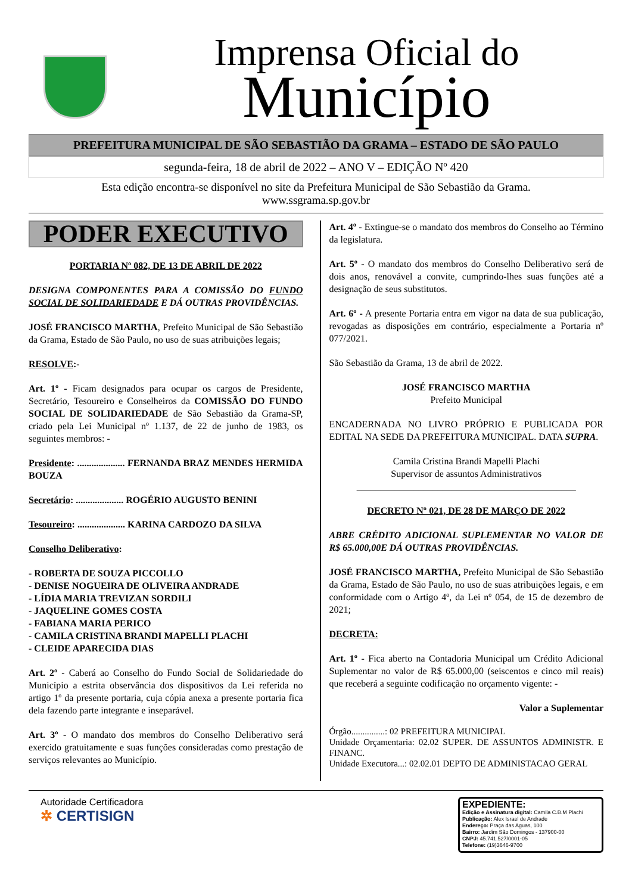Imprensa Oficial do
Município
PREFEITURA MUNICIPAL DE SÃO SEBASTIÃO DA GRAMA – ESTADO DE SÃO PAULO
segunda-feira, 18 de abril de 2022 – ANO V – EDIÇÃO Nº 420
Esta edição encontra-se disponível no site da Prefeitura Municipal de São Sebastião da Grama.
www.ssgrama.sp.gov.br
PODER EXECUTIVO
PORTARIA Nº 082, DE 13 DE ABRIL DE 2022
DESIGNA COMPONENTES PARA A COMISSÃO DO FUNDO SOCIAL DE SOLIDARIEDADE E DÁ OUTRAS PROVIDÊNCIAS.
JOSÉ FRANCISCO MARTHA, Prefeito Municipal de São Sebastião da Grama, Estado de São Paulo, no uso de suas atribuições legais;
RESOLVE:-
Art. 1º - Ficam designados para ocupar os cargos de Presidente, Secretário, Tesoureiro e Conselheiros da COMISSÃO DO FUNDO SOCIAL DE SOLIDARIEDADE de São Sebastião da Grama-SP, criado pela Lei Municipal nº 1.137, de 22 de junho de 1983, os seguintes membros: -
Presidente: .................... FERNANDA BRAZ MENDES HERMIDA BOUZA
Secretário: .................... ROGÉRIO AUGUSTO BENINI
Tesoureiro: .................... KARINA CARDOZO DA SILVA
Conselho Deliberativo:
- ROBERTA DE SOUZA PICCOLLO
- DENISE NOGUEIRA DE OLIVEIRA ANDRADE
- LÍDIA MARIA TREVIZAN SORDILI
- JAQUELINE GOMES COSTA
- FABIANA MARIA PERICO
- CAMILA CRISTINA BRANDI MAPELLI PLACHI
- CLEIDE APARECIDA DIAS
Art. 2º - Caberá ao Conselho do Fundo Social de Solidariedade do Município a estrita observância dos dispositivos da Lei referida no artigo 1º da presente portaria, cuja cópia anexa a presente portaria fica dela fazendo parte integrante e inseparável.
Art. 3º - O mandato dos membros do Conselho Deliberativo será exercido gratuitamente e suas funções consideradas como prestação de serviços relevantes ao Município.
Art. 4º - Extingue-se o mandato dos membros do Conselho ao Término da legislatura.
Art. 5º - O mandato dos membros do Conselho Deliberativo será de dois anos, renovável a convite, cumprindo-lhes suas funções até a designação de seus substitutos.
Art. 6º - A presente Portaria entra em vigor na data de sua publicação, revogadas as disposições em contrário, especialmente a Portaria nº 077/2021.
São Sebastião da Grama, 13 de abril de 2022.
JOSÉ FRANCISCO MARTHA
Prefeito Municipal
ENCADERNADA NO LIVRO PRÓPRIO E PUBLICADA POR EDITAL NA SEDE DA PREFEITURA MUNICIPAL. DATA SUPRA.
Camila Cristina Brandi Mapelli Plachi
Supervisor de assuntos Administrativos
______________________________________________
DECRETO Nº 021, DE 28 DE MARÇO DE 2022
ABRE CRÉDITO ADICIONAL SUPLEMENTAR NO VALOR DE R$ 65.000,00E DÁ OUTRAS PROVIDÊNCIAS.
JOSÉ FRANCISCO MARTHA, Prefeito Municipal de São Sebastião da Grama, Estado de São Paulo, no uso de suas atribuições legais, e em conformidade com o Artigo 4º, da Lei nº 054, de 15 de dezembro de 2021;
DECRETA:
Art. 1º - Fica aberto na Contadoria Municipal um Crédito Adicional Suplementar no valor de R$ 65.000,00 (seiscentos e cinco mil reais) que receberá a seguinte codificação no orçamento vigente: -
Valor a Suplementar
Órgão...............: 02 PREFEITURA MUNICIPAL
Unidade Orçamentaria: 02.02 SUPER. DE ASSUNTOS ADMINISTR. E FINANC.
Unidade Executora...: 02.02.01 DEPTO DE ADMINISTACAO GERAL
Autoridade Certificadora
✲ CERTISIGN
EXPEDIENTE:
Edição e Assinatura digital: Camila C.B.M Plachi
Publicação: Alex Israel de Andrade
Endereço: Praça das Aguas, 100
Bairro: Jardim São Domingos - 137900-00
CNPJ: 45.741.527/0001-05
Telefone: (19)3646-9700